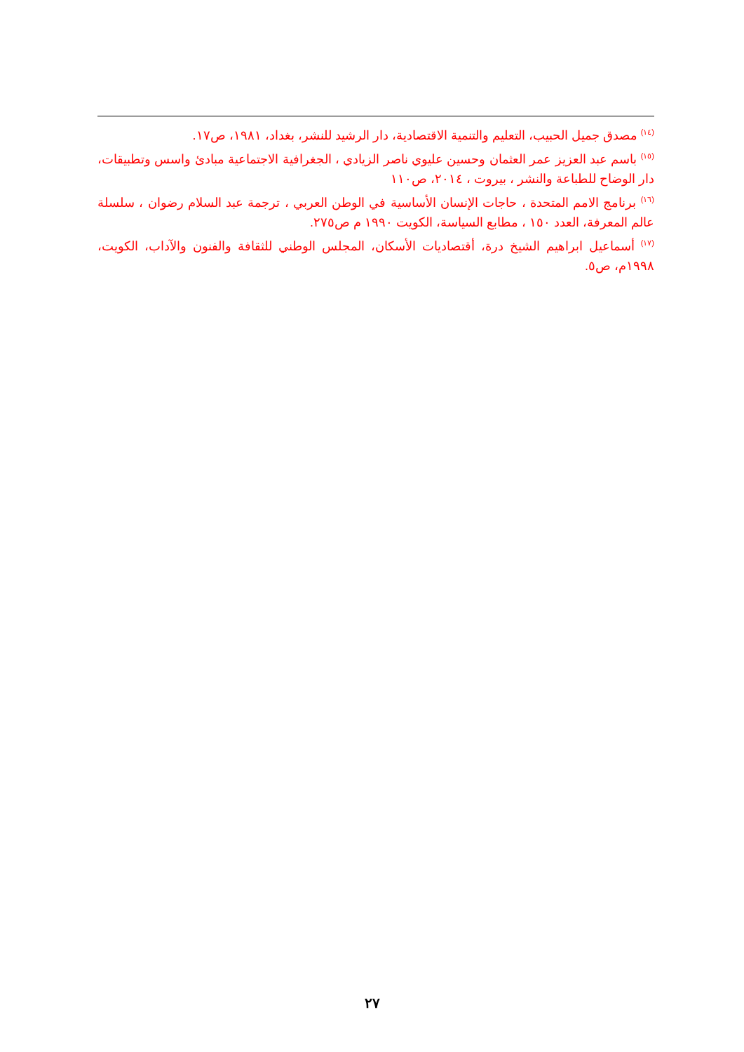<sup>(١٤)</sup> مصدق جميل الحبيب، التعليم والتنمية الاقتصادية، دار الرشيد للنشر، بغداد، ١٩٨١، ص١٧.
<sup>(١٥)</sup> باسم عبد العزيز عمر العثمان وحسين عليوي ناصر الزيادي ، الجغرافية الاجتماعية مبادئ واسس وتطبيقات، دار الوضاح للطباعة والنشر ، بيروت ، ٢٠١٤، ص١١٠
<sup>(١٦)</sup> برنامج الامم المتحدة ، حاجات الإنسان الأساسية في الوطن العربي ، ترجمة عبد السلام رضوان ، سلسلة عالم المعرفة، العدد ١٥٠ ، مطابع السياسة، الكويت ١٩٩٠ م ص٢٧٥.
<sup>(١٧)</sup> أسماعيل ابراهيم الشيخ درة، أقتصاديات الأسكان، المجلس الوطني للثقافة والفنون والآداب، الكويت، ١٩٩٨م، ص٥.
٢٧